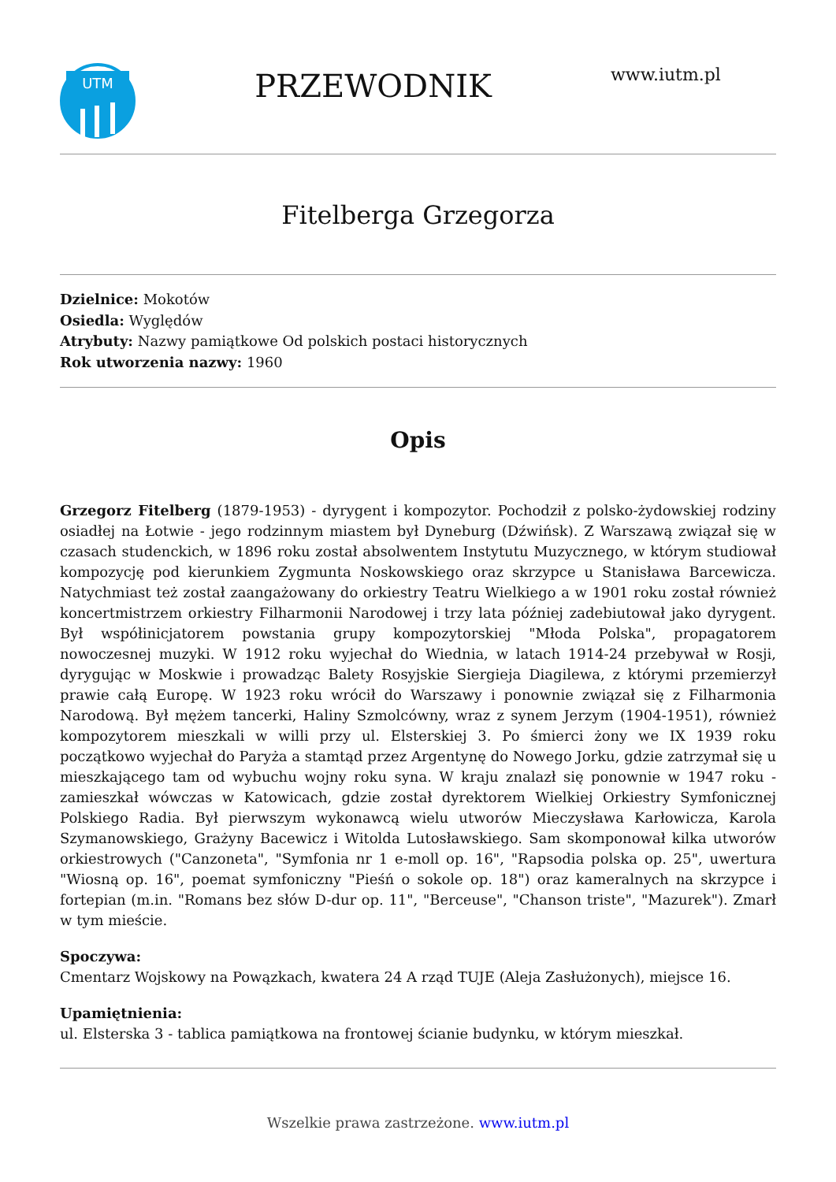UTM
PRZEWODNIK
www.iutm.pl
Fitelberga Grzegorza
Dzielnice: Mokotów
Osiedla: Wyględów
Atrybuty: Nazwy pamiątkowe Od polskich postaci historycznych
Rok utworzenia nazwy: 1960
Opis
Grzegorz Fitelberg (1879-1953) - dyrygent i kompozytor. Pochodził z polsko-żydowskiej rodziny osiadłej na Łotwie - jego rodzinnym miastem był Dyneburg (Dźwińsk). Z Warszawą związał się w czasach studenckich, w 1896 roku został absolwentem Instytutu Muzycznego, w którym studiował kompozycję pod kierunkiem Zygmunta Noskowskiego oraz skrzypce u Stanisława Barcewicza. Natychmiast też został zaangażowany do orkiestry Teatru Wielkiego a w 1901 roku został również koncertmistrzem orkiestry Filharmonii Narodowej i trzy lata później zadebiutował jako dyrygent. Był współinicjatorem powstania grupy kompozytorskiej "Młoda Polska", propagatorem nowoczesnej muzyki. W 1912 roku wyjechał do Wiednia, w latach 1914-24 przebywał w Rosji, dyrygując w Moskwie i prowadząc Balety Rosyjskie Siergieja Diagilewa, z którymi przemierzył prawie całą Europę. W 1923 roku wrócił do Warszawy i ponownie związał się z Filharmonia Narodową. Był mężem tancerki, Haliny Szmolcówny, wraz z synem Jerzym (1904-1951), również kompozytorem mieszkali w willi przy ul. Elsterskiej 3. Po śmierci żony we IX 1939 roku początkowo wyjechał do Paryża a stamtąd przez Argentynę do Nowego Jorku, gdzie zatrzymał się u mieszkającego tam od wybuchu wojny roku syna. W kraju znalazł się ponownie w 1947 roku - zamieszkał wówczas w Katowicach, gdzie został dyrektorem Wielkiej Orkiestry Symfonicznej Polskiego Radia. Był pierwszym wykonawcą wielu utworów Mieczysława Karłowicza, Karola Szymanowskiego, Grażyny Bacewicz i Witolda Lutosławskiego. Sam skomponował kilka utworów orkiestrowych ("Canzoneta", "Symfonia nr 1 e-moll op. 16", "Rapsodia polska op. 25", uwertura "Wiosną op. 16", poemat symfoniczny "Pieśń o sokole op. 18") oraz kameralnych na skrzypce i fortepian (m.in. "Romans bez słów D-dur op. 11", "Berceuse", "Chanson triste", "Mazurek"). Zmarł w tym mieście.
Spoczywa:
Cmentarz Wojskowy na Powązkach, kwatera 24 A rząd TUJE (Aleja Zasłużonych), miejsce 16.
Upamiętnienia:
ul. Elsterska 3 - tablica pamiątkowa na frontowej ścianie budynku, w którym mieszkał.
Wszelkie prawa zastrzeżone. www.iutm.pl